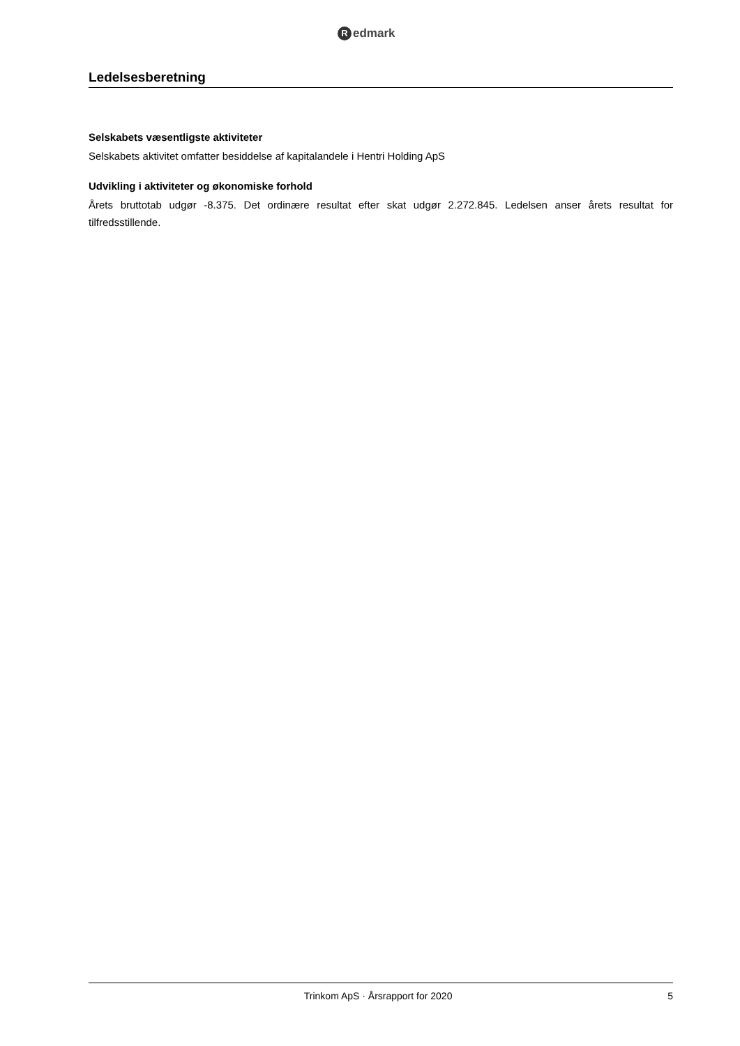Redmark
Ledelsesberetning
Selskabets væsentligste aktiviteter
Selskabets aktivitet omfatter besiddelse af kapitalandele i Hentri Holding ApS
Udvikling i aktiviteter og økonomiske forhold
Årets bruttotab udgør -8.375. Det ordinære resultat efter skat udgør 2.272.845. Ledelsen anser årets resultat for tilfredsstillende.
Trinkom ApS · Årsrapport for 2020 5